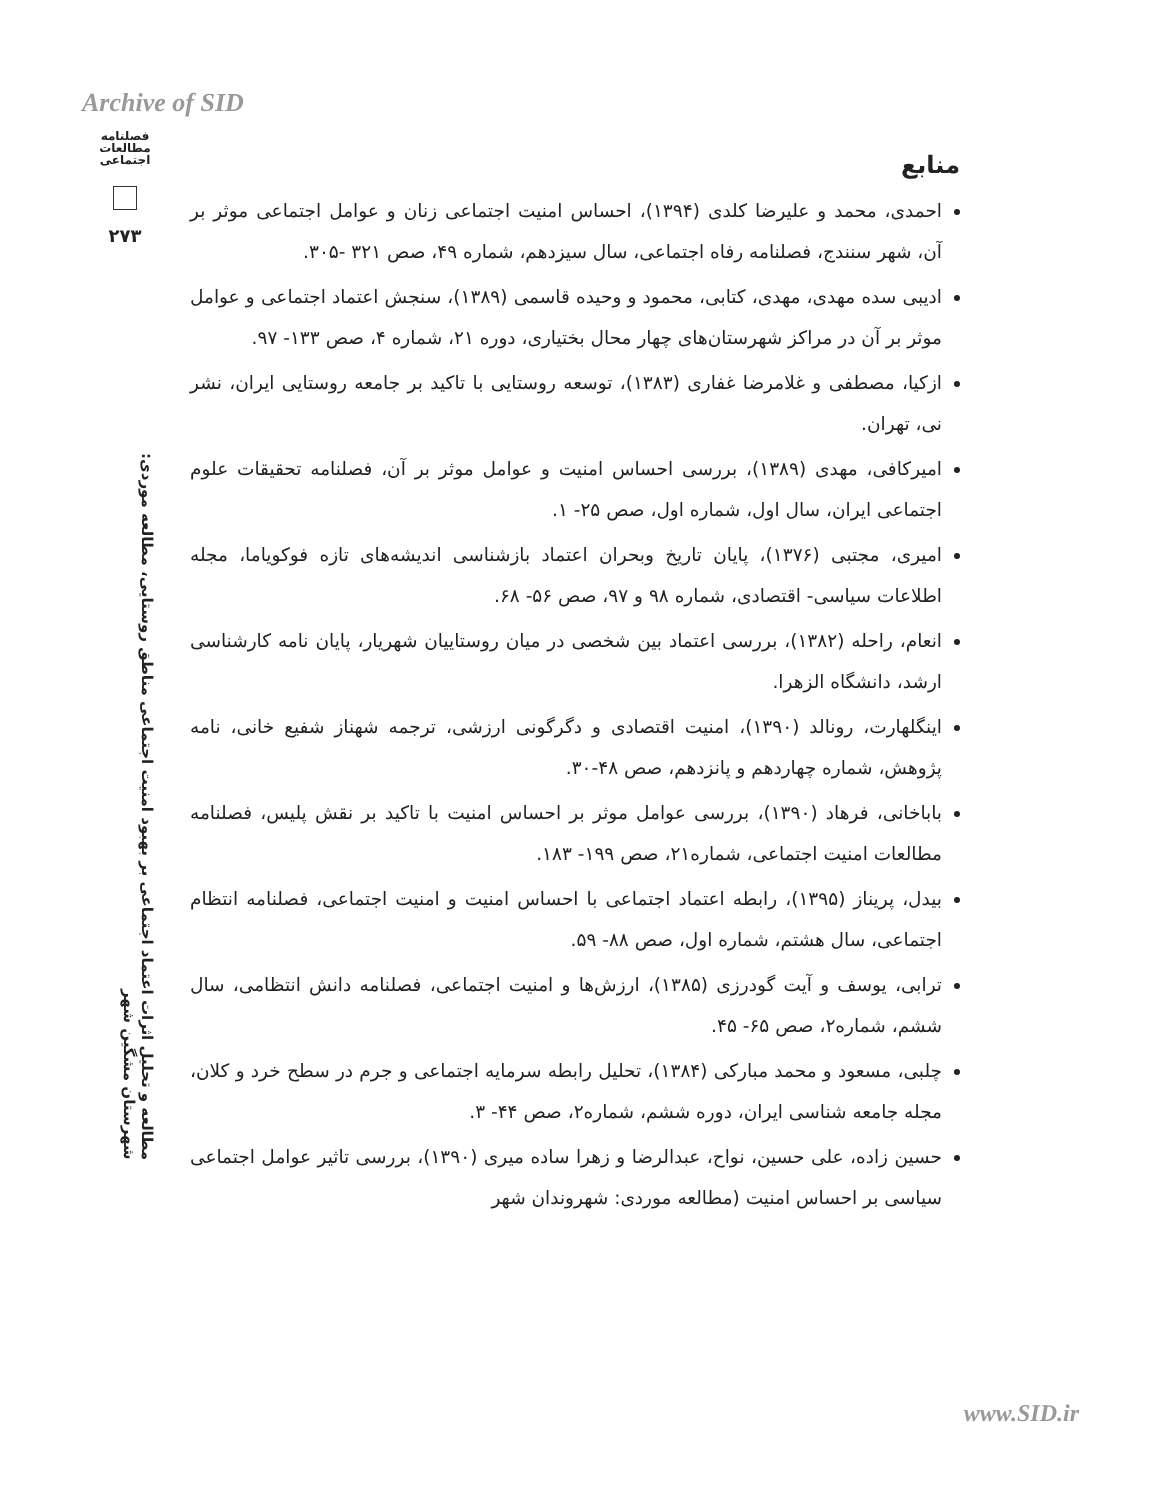Archive of SID
فصلنامه مطالعات اجتماعی
۲۷۳
مطالعه و تحلیل اثرات اعتماد اجتماعی بر بهبود امنیت اجتماعی مناطق روستایی، مطالعه موردی: شهرستان مشگین شهر
منابع
احمدی، محمد و علیرضا کلدی (۱۳۹۴)، احساس امنیت اجتماعی زنان و عوامل اجتماعی موثر بر آن، شهر سنندج، فصلنامه رفاه اجتماعی، سال سیزدهم، شماره ۴۹، صص ۳۲۱ -۳۰۵.
ادیبی سده مهدی، مهدی، کتابی، محمود و وحیده قاسمی (۱۳۸۹)، سنجش اعتماد اجتماعی و عوامل موثر بر آن در مراکز شهرستان‌های چهار محال بختیاری، دوره ۲۱، شماره ۴، صص ۱۳۳- ۹۷.
ازکیا، مصطفی و غلامرضا غفاری (۱۳۸۳)، توسعه روستایی با تاکید بر جامعه روستایی ایران، نشر نی، تهران.
امیرکافی، مهدی (۱۳۸۹)، بررسی احساس امنیت و عوامل موثر بر آن، فصلنامه تحقیقات علوم اجتماعی ایران، سال اول، شماره اول، صص ۲۵- ۱.
امیری، مجتبی (۱۳۷۶)، پایان تاریخ وبحران اعتماد بازشناسی اندیشه‌های تازه فوکویاما، مجله اطلاعات سیاسی- اقتصادی، شماره ۹۸ و ۹۷، صص ۵۶- ۶۸.
انعام، راحله (۱۳۸۲)، بررسی اعتماد بین شخصی در میان روستاییان شهریار، پایان نامه کارشناسی ارشد، دانشگاه الزهرا.
اینگلهارت، رونالد (۱۳۹۰)، امنیت اقتصادی و دگرگونی ارزشی، ترجمه شهناز شفیع خانی، نامه پژوهش، شماره چهاردهم و پانزدهم، صص ۴۸-۳۰.
باباخانی، فرهاد (۱۳۹۰)، بررسی عوامل موثر بر احساس امنیت با تاکید بر نقش پلیس، فصلنامه مطالعات امنیت اجتماعی، شماره۲۱، صص ۱۹۹- ۱۸۳.
بیدل، پریناز (۱۳۹۵)، رابطه اعتماد اجتماعی با احساس امنیت و امنیت اجتماعی، فصلنامه انتظام اجتماعی، سال هشتم، شماره اول، صص ۸۸- ۵۹.
ترابی، یوسف و آیت گودرزی (۱۳۸۵)، ارزش‌ها و امنیت اجتماعی، فصلنامه دانش انتظامی، سال ششم، شماره۲، صص ۶۵- ۴۵.
چلبی، مسعود و محمد مبارکی (۱۳۸۴)، تحلیل رابطه سرمایه اجتماعی و جرم در سطح خرد و کلان، مجله جامعه شناسی ایران، دوره ششم، شماره۲، صص ۴۴- ۳.
حسین زاده، علی حسین، نواح، عبدالرضا و زهرا ساده میری (۱۳۹۰)، بررسی تاثیر عوامل اجتماعی سیاسی بر احساس امنیت (مطالعه موردی: شهروندان شهر
www.SID.ir